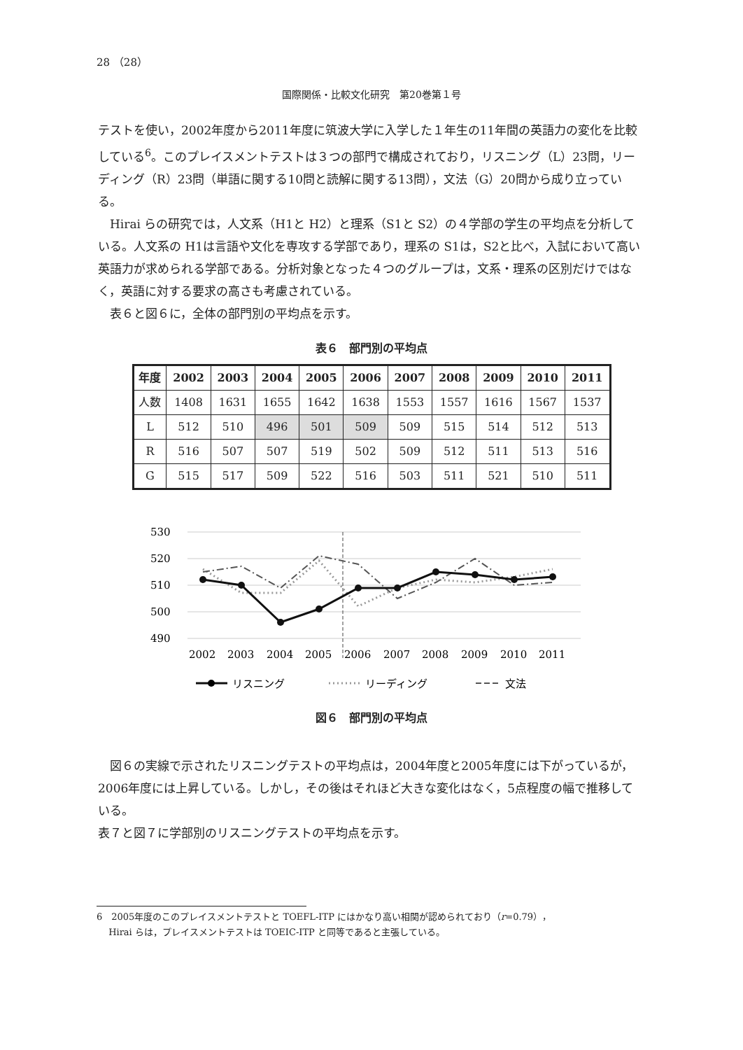28 （28）
国際関係・比較文化研究　第20巻第１号
テストを使い，2002年度から2011年度に筑波大学に入学した１年生の11年間の英語力の変化を比較している<sup>6</sup>。このプレイスメントテストは３つの部門で構成されており，リスニング（L）23問，リーディング（R）23問（単語に関する10問と読解に関する13問），文法（G）20問から成り立っている。
Hirai らの研究では，人文系（H1と H2）と理系（S1と S2）の４学部の学生の平均点を分析している。人文系の H1は言語や文化を専攻する学部であり，理系の S1は，S2と比べ，入試において高い英語力が求められる学部である。分析対象となった４つのグループは，文系・理系の区別だけではなく，英語に対する要求の高さも考慮されている。
表６と図６に，全体の部門別の平均点を示す。
表６　部門別の平均点
| 年度 | 2002 | 2003 | 2004 | 2005 | 2006 | 2007 | 2008 | 2009 | 2010 | 2011 |
| --- | --- | --- | --- | --- | --- | --- | --- | --- | --- | --- |
| 人数 | 1408 | 1631 | 1655 | 1642 | 1638 | 1553 | 1557 | 1616 | 1567 | 1537 |
| L | 512 | 510 | 496 | 501 | 509 | 509 | 515 | 514 | 512 | 513 |
| R | 516 | 507 | 507 | 519 | 502 | 509 | 512 | 511 | 513 | 516 |
| G | 515 | 517 | 509 | 522 | 516 | 503 | 511 | 521 | 510 | 511 |
530
520
510
500
490
2002
2003
2004
2005
2006
2007
2008
2009
2010
2011
リスニング
リーディング
文法
図６　部門別の平均点
図６の実線で示されたリスニングテストの平均点は，2004年度と2005年度には下がっているが，2006年度には上昇している。しかし，その後はそれほど大きな変化はなく，5点程度の幅で推移している。
表７と図７に学部別のリスニングテストの平均点を示す。
6　2005年度のこのプレイスメントテストと TOEFL-ITP にはかなり高い相関が認められており（r=0.79），
　 Hirai らは，プレイスメントテストは TOEIC-ITP と同等であると主張している。